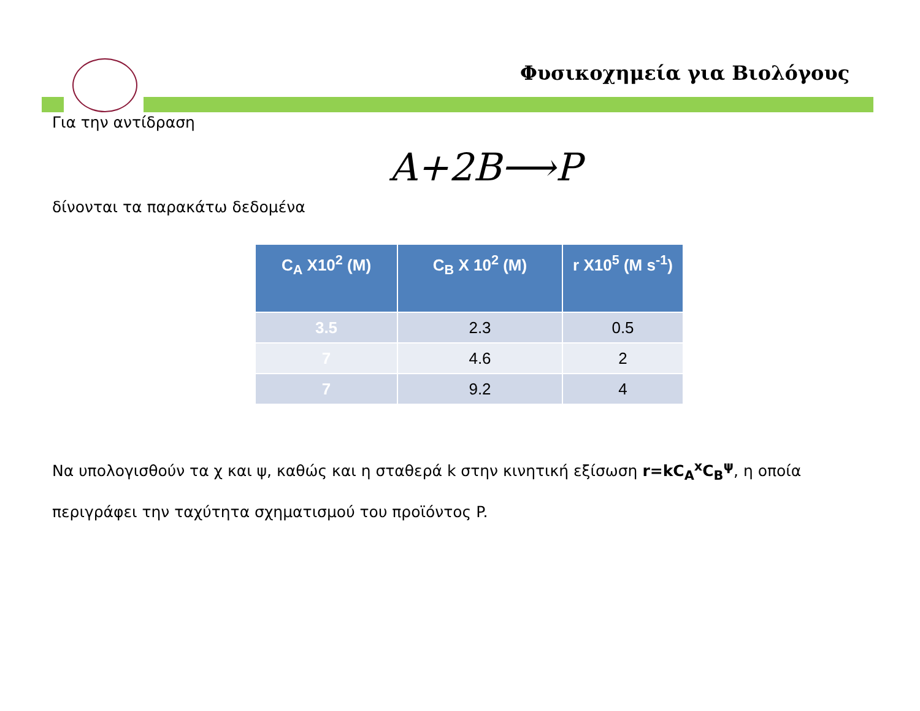Φυσικοχημεία για Βιολόγους
Για την αντίδραση
A+2B⟶P
δίνονται τα παρακάτω δεδομένα
| C<sub>A</sub> X10<sup>2</sup> (M) | C<sub>B</sub> X 10<sup>2</sup> (M) | r X10<sup>5</sup> (M s<sup>-1</sup>) |
| --- | --- | --- |
| 3.5 | 2.3 | 0.5 |
| 7 | 4.6 | 2 |
| 7 | 9.2 | 4 |
Να υπολογισθούν τα χ και ψ, καθώς και η σταθερά k στην κινητική εξίσωση r=kC<sub>A</sub><sup>x</sup>C<sub>B</sub><sup>ψ</sup>, η οποία περιγράφει την ταχύτητα σχηματισμού του προϊόντος P.